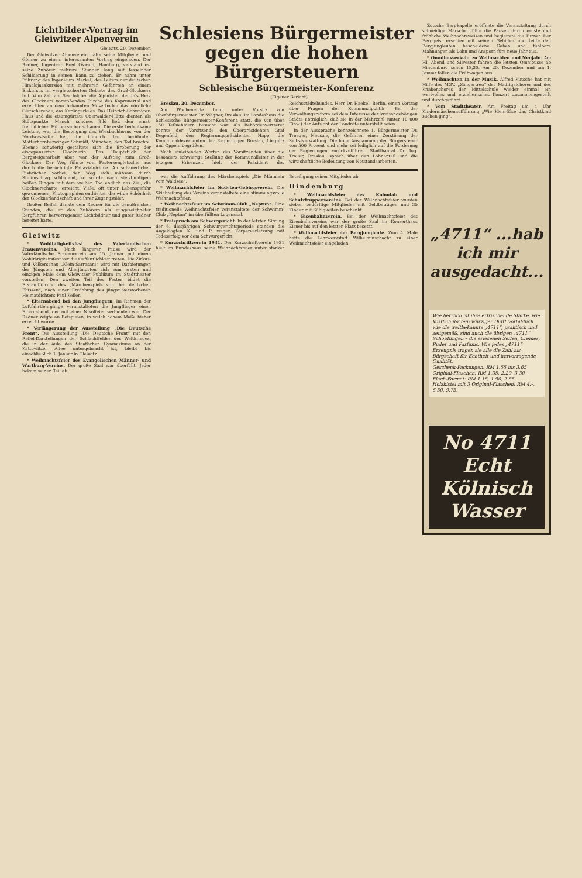Lichtbilder-Vortrag im Gleiwitzer Alpenverein
Gleiwitz, 20. Dezember.
Der Gleiwitzer Alpenverein hatte seine Mitglieder und Gönner zu einem interessanten Vortrag eingeladen. Der Redner, Ingenieur Fred Oswald, Hamburg, verstand es, seine Zuhörer mehrere Stunden lang mit fesselnder Schilderung in seinen Bann zu ziehen. Er nahm unter Führung des Ingenieurs Merkel, des Leiters der deutschen Himalajaexkursion mit mehreren Gefährten an einem Eiskursus im vergletscherten Gebiete des Groß-Glockners teil. Vom Zell am See folgten die Alpinisten der in's Herz des Glockners vorstoßenden Furche des Kaprunertal und erreichten an dem bekannten Moserboden das nördliche Gletscherende, das Karlingerkees. Das Heinrich-Schwaiger-Haus und die eisumgürtete Oberwalder-Hütte dienten als Stützpunkte. Manch' schönes Bild ließ den ernst-freundlichen Hüttenzauber schauen. Die erste bedeutsame Leistung war die Besteigung des Wiesbachhorns von der Nordwestseite her, die kürzlich dem berühmten Matterhornbezwinger Schmidt, München, den Tod brachte. Ebenso schwierig gestaltete sich die Eroberung der eisgepanzerten Glocknerin. Das Hauptstück der Bergsteigerarbeit aber war der Aufstieg zum Groß-Glockner. Der Weg führte vom Pasterzengletscher aus durch die berüchtigte Pallavizinirinne. An schauerlichen Eisbrüchen vorbei, den Weg sich mühsam durch Stufenschlag schlagend, so wurde nach vielstündigem heißen Ringen mit dem weißen Tod endlich das Ziel, die Glocknerscharte, erreicht. Viele, oft unter Lebensgefahr gewonnenen, Photographien enthielten die wilde Schönheit der Glocknerlandschaft und ihrer Zugangstäler.
Großer Beifall dankte dem Redner für die genußreichen Stunden, die er den Zuhörern als ausgezeichneter Bergführer, hervorragender Lichtbildner und guter Redner bereitet hatte.
Gleiwitz
* Wohltätigkeitsfest des Vaterländischen Frauenvereins. Nach längerer Pause wird der Vaterländische Frauenverein am 15. Januar mit einem Wohltätigkeitsfest vor die Oeffentlichkeit treten. Die Zirkus- und Völkerschau „Klein-Sarrasani“ wird mit Darbietungen der Jüngsten und Allerjüngsten sich zum ersten und einzigen Male dem Gleiwitzer Publikum im Stadttheater vorstellen. Den zweiten Teil des Festes bildet die Erstaufführung des „Märchenspiels von den deutschen Flüssen“, nach einer Erzählung des jüngst verstorbenen Heimatdichters Paul Keller.
* Elternabend bei den Jungfliegern. Im Rahmen der Luftfahrtlehrgänge veranstalteten die Jungflieger einen Elternabend, der mit einer Nikolfeier verbunden war. Der Redner zeigte an Beispielen, in welch hohem Maße bisher erreicht wurde.
* Verlängerung der Ausstellung „Die Deutsche Front“. Die Ausstellung „Die Deutsche Front“ mit den Relief-Darstellungen der Schlachtfelder des Weltkrieges, die in der Aula des Staatlichen Gymnasiums an der Kattowitzer Allee untergebracht ist, bleibt bis einschließlich 1. Januar in Gleiwitz.
* Weihnachtsfeier des Evangelischen Männer- und Wartburg-Vereins. Der große Saal war überfüllt. Jeder bekam seinen Teil ab.
Schlesiens Bürgermeister gegen die hohen Bürgersteuern
Schlesische Bürgermeister-Konferenz
(Eigener Bericht)
Breslau, 20. Dezember.
Am Wochenende fand unter Vorsitz von Oberbürgermeister Dr. Wagner, Breslau, im Landeshaus die Schlesische Bürgermeister-Konferenz statt, die von über 150 Teilnehmern besucht war. Als Behördenvertreter konnte der Vorsitzende den Oberpräsidenten Graf Degenfeld, den Regierungspräsidenten Happ, die Kommunaldezernenten der Regierungen Breslau, Liegnitz und Oppeln begrüßen.
Nach einleitenden Worten des Vorsitzenden über die besonders schwierige Stellung der Kommunalleiter in der jetzigen Krisenzeit hielt der Präsident des Reichsstädtebundes, Herr Dr. Haekel, Berlin, einen Vortrag über Fragen der Kommunalpolitik. Bei der Verwaltungsreform sei dem Interesse der kreisangehörigen Städte abträglich, daß sie in der Mehrzahl (unter 10 000 Einw.) der Aufsicht der Landräte unterstellt seien.
In der Aussprache kennzeichnete 1. Bürgermeister Dr. Troeger, Neusalz, die Gefahren einer Zerstörung der Selbstverwaltung. Die hohe Anspannung der Bürgersteuer von 500 Prozent und mehr sei lediglich auf die Forderung der Regierungen zurückzuführen. Stadtbaurat Dr. Ing. Trauer, Breslau, sprach über den Lohnanteil und die wirtschaftliche Bedeutung von Notstandsarbeiten.
war die Aufführung des Märchenspiels „Die Männlein vom Waldsee“.
* Weihnachtsfeier im Sudeten-Gebirgsverein. Die Skiabteilung des Vereins veranstaltete eine stimmungsvolle Weihnachtsfeier.
* Weihnachtsfeier im Schwimm-Club „Neptun“. Eine traditionelle Weihnachtsfeier veranstaltete der Schwimm-Club „Neptun“ im überfüllten Logensaal.
* Freispruch am Schwurgericht. In der letzten Sitzung der 6. diesjährigen Schwurgerichtsperiode standen die Angeklagten K. und P. wegen Körperverletzung mit Todeserfolg vor dem Schwurgericht.
* Kurzschriftverein 1931. Der Kurzschriftverein 1931 hielt im Bundeshaus seine Weihnachtsfeier unter starker Beteiligung seiner Mitglieder ab.
Hindenburg
* Weihnachtsfeier des Kolonial- und Schutztruppenvereins. Bei der Weihnachtsfeier wurden sieben bedürftige Mitglieder mit Geldbeträgen und 35 Kinder mit Süßigkeiten beschenkt.
* Eisenbahnverein. Bei der Weihnachtsfeier des Eisenbahnvereins war der große Saal im Konzerthaus Eisner bis auf den letzten Platz besetzt.
* Weihnachtsfeier der Bergjungleute. Zum 4. Male hatte die Lehrwerkstatt Wilhelminschacht zu einer Weihnachtsfeier eingeladen.
Zotsche Bergkapelle eröffnete die Veranstaltung durch schneidige Märsche, füllte die Pausen durch ernste und fröhliche Weihnachtsweisen und begleitete die Turner. Der Berggeist erschien mit seinem Gehilfen und teilte den Bergjungleuten bescheidene Gaben und fühlbare Mahnungen als Lohn und Ansporn fürs neue Jahr aus.
* Omnibusverkehr zu Weihnachten und Neujahr. Am Hl. Abend und Silvester fahren die letzten Omnibusse ab Hindenburg schon 18,30. Am 25. Dezember und am 1. Januar fallen die Frühwagen aus.
* Weihnachten in der Musik. Alfred Kutsche hat mit Hilfe des MGV. „Sängertreu“ des Madrigalchores und des Knabenchores der Mittelschule wieder einmal ein wertvolles und erzieherisches Konzert zusammengestellt und durchgeführt.
* Vom Stadttheater. Am Freitag um 4 Uhr Kindermärchenaufführung „Wie Klein-Else das Christkind suchen ging“.
„4711“ ...hab ich mir ausgedacht...
Wie herrlich ist ihre erfrischende Stärke, wie köstlich ihr fein würziger Duft! Vorbildlich wie die weltbekannte „4711“, praktisch und zeitgemäß, sind auch die übrigen „4711“ Schöpfungen – die erlesenen Seifen, Cremes, Puder und Parfums. Wie jedes „4711“ Erzeugnis tragen sie alle die Zahl als Bürgschaft für Echtheit und hervorragende Qualität.
Geschenk-Packungen: RM 1.55 bis 3.65
Original-Flaschen: RM 1.35, 2.20, 3.30
Flach-Format: RM 1.15, 1.90, 2.85
Holzkistel mit 3 Original-Flaschen: RM 4.–, 6.50, 9.75.
No 4711 Echt Kölnisch Wasser